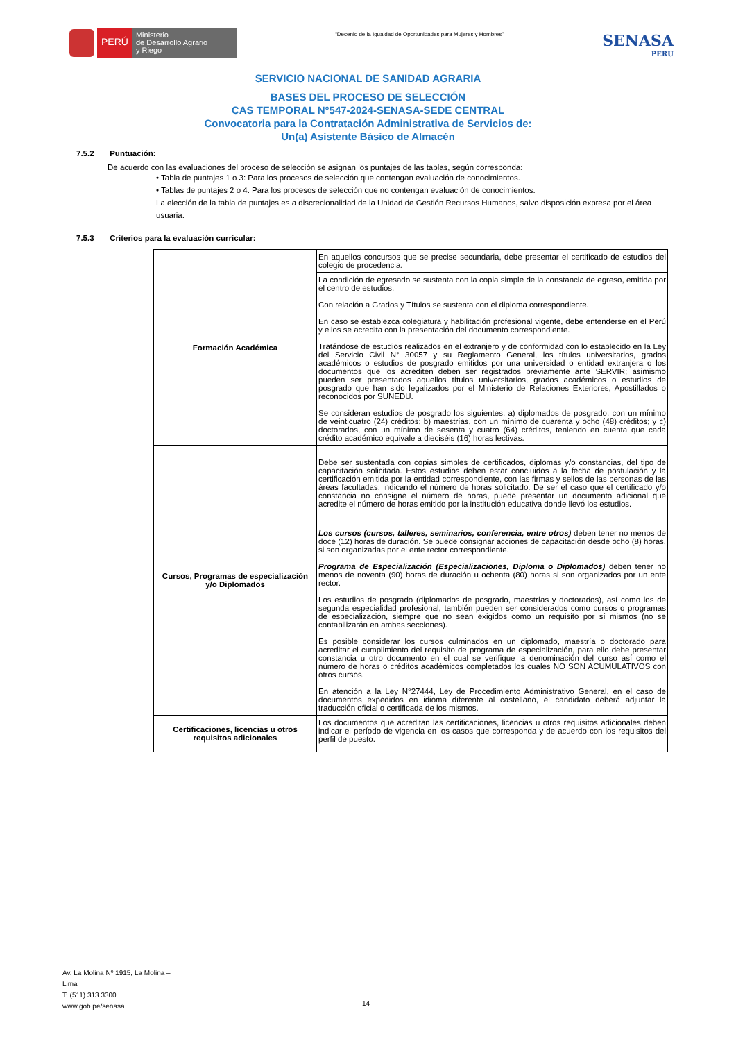PERÚ
Ministerio
de Desarrollo Agrario
y Riego
“Decenio de la Igualdad de Oportunidades para Mujeres y Hombres”
SENASA
PERU
SERVICIO NACIONAL DE SANIDAD AGRARIA
BASES DEL PROCESO DE SELECCIÓN
CAS TEMPORAL N°547-2024-SENASA-SEDE CENTRAL
Convocatoria para la Contratación Administrativa de Servicios de:
Un(a) Asistente Básico de Almacén
7.5.2 Puntuación:
De acuerdo con las evaluaciones del proceso de selección se asignan los puntajes de las tablas, según corresponda:
• Tabla de puntajes 1 o 3: Para los procesos de selección que contengan evaluación de conocimientos.
• Tablas de puntajes 2 o 4: Para los procesos de selección que no contengan evaluación de conocimientos.
La elección de la tabla de puntajes es a discrecionalidad de la Unidad de Gestión Recursos Humanos, salvo disposición expresa por el área usuaria.
7.5.3 Criterios para la evaluación curricular:
| Formación Académica | En aquellos concursos que se precise secundaria, debe presentar el certificado de estudios del colegio de procedencia. |
| | La condición de egresado se sustenta con la copia simple de la constancia de egreso, emitida por el centro de estudios. Con relación a Grados y Títulos se sustenta con el diploma correspondiente. En caso se establezca colegiatura y habilitación profesional vigente, debe entenderse en el Perú y ellos se acredita con la presentación del documento correspondiente. Tratándose de estudios realizados en el extranjero y de conformidad con lo establecido en la Ley del Servicio Civil N° 30057 y su Reglamento General, los títulos universitarios, grados académicos o estudios de posgrado emitidos por una universidad o entidad extranjera o los documentos que los acrediten deben ser registrados previamente ante SERVIR; asimismo pueden ser presentados aquellos títulos universitarios, grados académicos o estudios de posgrado que han sido legalizados por el Ministerio de Relaciones Exteriores, Apostillados o reconocidos por SUNEDU. Se consideran estudios de posgrado los siguientes: a) diplomados de posgrado, con un mínimo de veinticuatro (24) créditos; b) maestrías, con un mínimo de cuarenta y ocho (48) créditos; y c) doctorados, con un mínimo de sesenta y cuatro (64) créditos, teniendo en cuenta que cada crédito académico equivale a dieciséis (16) horas lectivas. |
| Cursos, Programas de especialización y/o Diplomados | Debe ser sustentada con copias simples de certificados, diplomas y/o constancias, del tipo de capacitación solicitada. Estos estudios deben estar concluidos a la fecha de postulación y la certificación emitida por la entidad correspondiente, con las firmas y sellos de las personas de las áreas facultadas, indicando el número de horas solicitado. De ser el caso que el certificado y/o constancia no consigne el número de horas, puede presentar un documento adicional que acredite el número de horas emitido por la institución educativa donde llevó los estudios. Los cursos (cursos, talleres, seminarios, conferencia, entre otros) deben tener no menos de doce (12) horas de duración. Se puede consignar acciones de capacitación desde ocho (8) horas, si son organizadas por el ente rector correspondiente. Programa de Especialización (Especializaciones, Diploma o Diplomados) deben tener no menos de noventa (90) horas de duración u ochenta (80) horas si son organizados por un ente rector. Los estudios de posgrado (diplomados de posgrado, maestrías y doctorados), así como los de segunda especialidad profesional, también pueden ser considerados como cursos o programas de especialización, siempre que no sean exigidos como un requisito por sí mismos (no se contabilizarán en ambas secciones). Es posible considerar los cursos culminados en un diplomado, maestría o doctorado para acreditar el cumplimiento del requisito de programa de especialización, para ello debe presentar constancia u otro documento en el cual se verifique la denominación del curso así como el número de horas o créditos académicos completados los cuales NO SON ACUMULATIVOS con otros cursos. En atención a la Ley N°27444, Ley de Procedimiento Administrativo General, en el caso de documentos expedidos en idioma diferente al castellano, el candidato deberá adjuntar la traducción oficial o certificada de los mismos. |
| Certificaciones, licencias u otros requisitos adicionales | Los documentos que acreditan las certificaciones, licencias u otros requisitos adicionales deben indicar el período de vigencia en los casos que corresponda y de acuerdo con los requisitos del perfil de puesto. |
Av. La Molina Nº 1915, La Molina –
Lima
T: (511) 313 3300
www.gob.pe/senasa
14